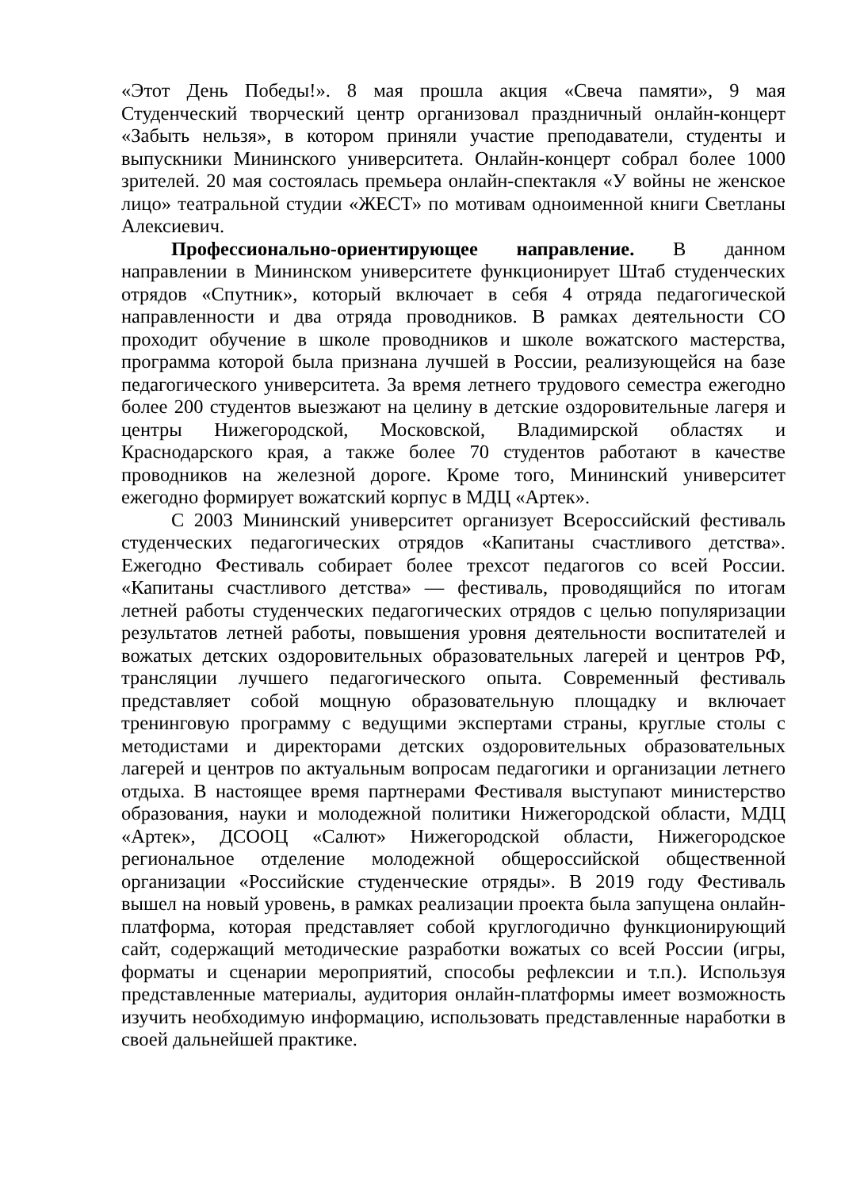«Этот День Победы!». 8 мая прошла акция «Свеча памяти», 9 мая Студенческий творческий центр организовал праздничный онлайн-концерт «Забыть нельзя», в котором приняли участие преподаватели, студенты и выпускники Мининского университета. Онлайн-концерт собрал более 1000 зрителей. 20 мая состоялась премьера онлайн-спектакля «У войны не женское лицо» театральной студии «ЖЕСТ» по мотивам одноименной книги Светланы Алексиевич.
Профессионально-ориентирующее направление. В данном направлении в Мининском университете функционирует Штаб студенческих отрядов «Спутник», который включает в себя 4 отряда педагогической направленности и два отряда проводников. В рамках деятельности СО проходит обучение в школе проводников и школе вожатского мастерства, программа которой была признана лучшей в России, реализующейся на базе педагогического университета. За время летнего трудового семестра ежегодно более 200 студентов выезжают на целину в детские оздоровительные лагеря и центры Нижегородской, Московской, Владимирской областях и Краснодарского края, а также более 70 студентов работают в качестве проводников на железной дороге. Кроме того, Мининский университет ежегодно формирует вожатский корпус в МДЦ «Артек».
С 2003 Мининский университет организует Всероссийский фестиваль студенческих педагогических отрядов «Капитаны счастливого детства». Ежегодно Фестиваль собирает более трехсот педагогов со всей России. «Капитаны счастливого детства» — фестиваль, проводящийся по итогам летней работы студенческих педагогических отрядов с целью популяризации результатов летней работы, повышения уровня деятельности воспитателей и вожатых детских оздоровительных образовательных лагерей и центров РФ, трансляции лучшего педагогического опыта. Современный фестиваль представляет собой мощную образовательную площадку и включает тренинговую программу с ведущими экспертами страны, круглые столы с методистами и директорами детских оздоровительных образовательных лагерей и центров по актуальным вопросам педагогики и организации летнего отдыха. В настоящее время партнерами Фестиваля выступают министерство образования, науки и молодежной политики Нижегородской области, МДЦ «Артек», ДСООЦ «Салют» Нижегородской области, Нижегородское региональное отделение молодежной общероссийской общественной организации «Российские студенческие отряды». В 2019 году Фестиваль вышел на новый уровень, в рамках реализации проекта была запущена онлайн-платформа, которая представляет собой круглогодично функционирующий сайт, содержащий методические разработки вожатых со всей России (игры, форматы и сценарии мероприятий, способы рефлексии и т.п.). Используя представленные материалы, аудитория онлайн-платформы имеет возможность изучить необходимую информацию, использовать представленные наработки в своей дальнейшей практике.